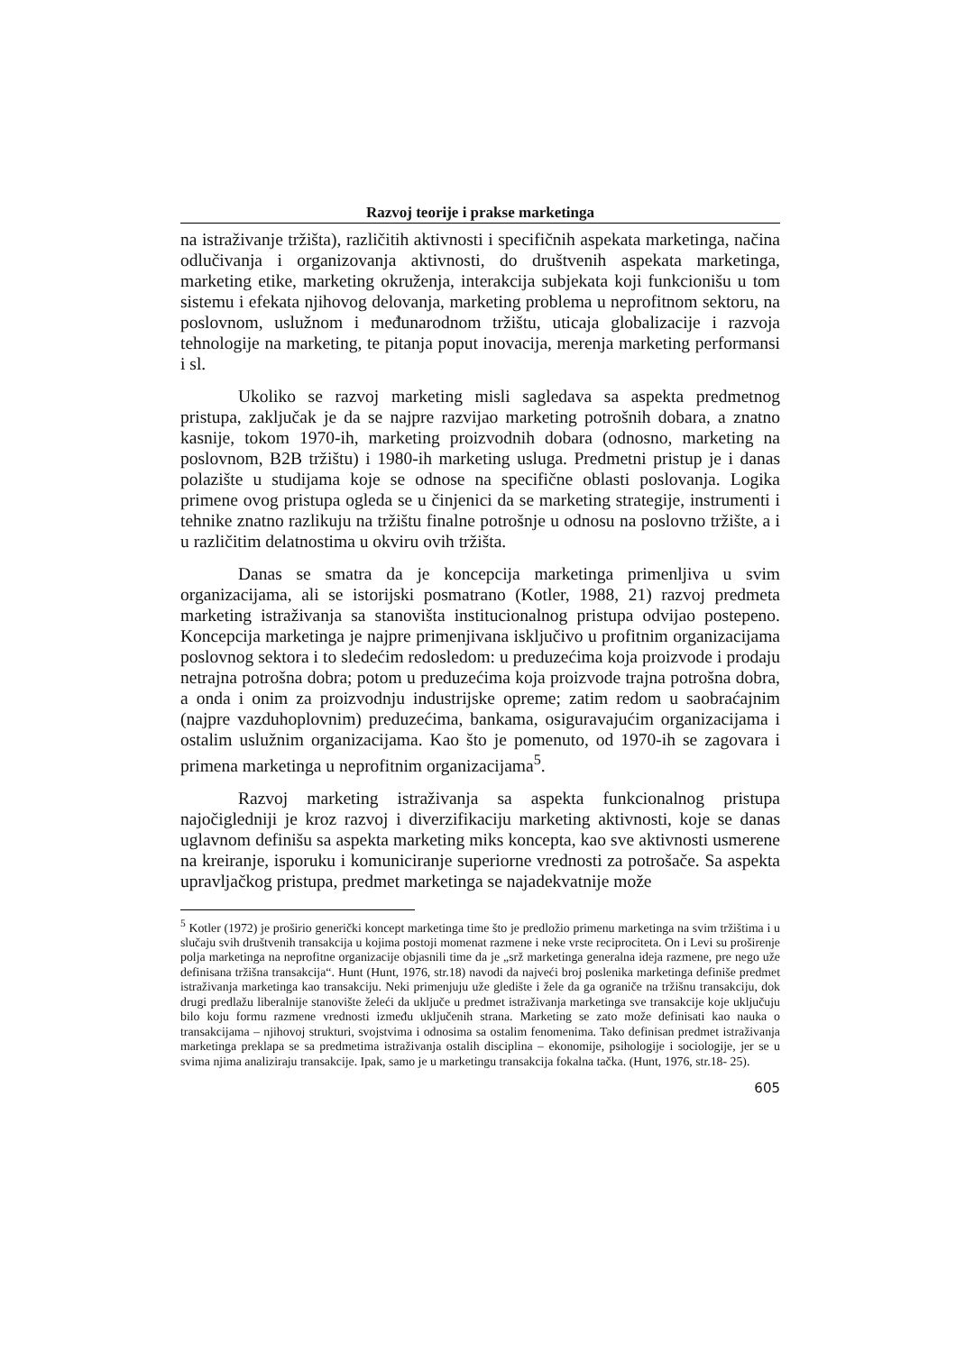Razvoj teorije i prakse marketinga
na istraživanje tržišta), različitih aktivnosti i specifičnih aspekata marketinga, načina odlučivanja i organizovanja aktivnosti, do društvenih aspekata marketinga, marketing etike, marketing okruženja, interakcija subjekata koji funkcionišu u tom sistemu i efekata njihovog delovanja, marketing problema u neprofitnom sektoru, na poslovnom, uslužnom i međunarodnom tržištu, uticaja globalizacije i razvoja tehnologije na marketing, te pitanja poput inovacija, merenja marketing performansi i sl.
Ukoliko se razvoj marketing misli sagledava sa aspekta predmetnog pristupa, zaključak je da se najpre razvijao marketing potrošnih dobara, a znatno kasnije, tokom 1970-ih, marketing proizvodnih dobara (odnosno, marketing na poslovnom, B2B tržištu) i 1980-ih marketing usluga. Predmetni pristup je i danas polazište u studijama koje se odnose na specifične oblasti poslovanja. Logika primene ovog pristupa ogleda se u činjenici da se marketing strategije, instrumenti i tehnike znatno razlikuju na tržištu finalne potrošnje u odnosu na poslovno tržište, a i u različitim delatnostima u okviru ovih tržišta.
Danas se smatra da je koncepcija marketinga primenljiva u svim organizacijama, ali se istorijski posmatrano (Kotler, 1988, 21) razvoj predmeta marketing istraživanja sa stanovišta institucionalnog pristupa odvijao postepeno. Koncepcija marketinga je najpre primenjivana isključivo u profitnim organizacijama poslovnog sektora i to sledećim redosledom: u preduzećima koja proizvode i prodaju netrajna potrošna dobra; potom u preduzećima koja proizvode trajna potrošna dobra, a onda i onim za proizvodnju industrijske opreme; zatim redom u saobraćajnim (najpre vazduhoplovnim) preduzećima, bankama, osiguravajućim organizacijama i ostalim uslužnim organizacijama. Kao što je pomenuto, od 1970-ih se zagovara i primena marketinga u neprofitnim organizacijama<sup>5</sup>.
Razvoj marketing istraživanja sa aspekta funkcionalnog pristupa najočigledniji je kroz razvoj i diverzifikaciju marketing aktivnosti, koje se danas uglavnom definišu sa aspekta marketing miks koncepta, kao sve aktivnosti usmerene na kreiranje, isporuku i komuniciranje superiorne vrednosti za potrošače. Sa aspekta upravljačkog pristupa, predmet marketinga se najadekvatnije može
<sup>5</sup> Kotler (1972) je proširio generički koncept marketinga time što je predložio primenu marketinga na svim tržištima i u slučaju svih društvenih transakcija u kojima postoji momenat razmene i neke vrste reciprociteta. On i Levi su proširenje polja marketinga na neprofitne organizacije objasnili time da je „srž marketinga generalna ideja razmene, pre nego uže definisana tržišna transakcija“. Hunt (Hunt, 1976, str.18) navodi da najveći broj poslenika marketinga definiše predmet istraživanja marketinga kao transakciju. Neki primenjuju uže gledište i žele da ga ograniče na tržišnu transakciju, dok drugi predlažu liberalnije stanovište želeći da uključe u predmet istraživanja marketinga sve transakcije koje uključuju bilo koju formu razmene vrednosti između uključenih strana. Marketing se zato može definisati kao nauka o transakcijama – njihovoj strukturi, svojstvima i odnosima sa ostalim fenomenima. Tako definisan predmet istraživanja marketinga preklapa se sa predmetima istraživanja ostalih disciplina – ekonomije, psihologije i sociologije, jer se u svima njima analiziraju transakcije. Ipak, samo je u marketingu transakcija fokalna tačka. (Hunt, 1976, str.18- 25).
605